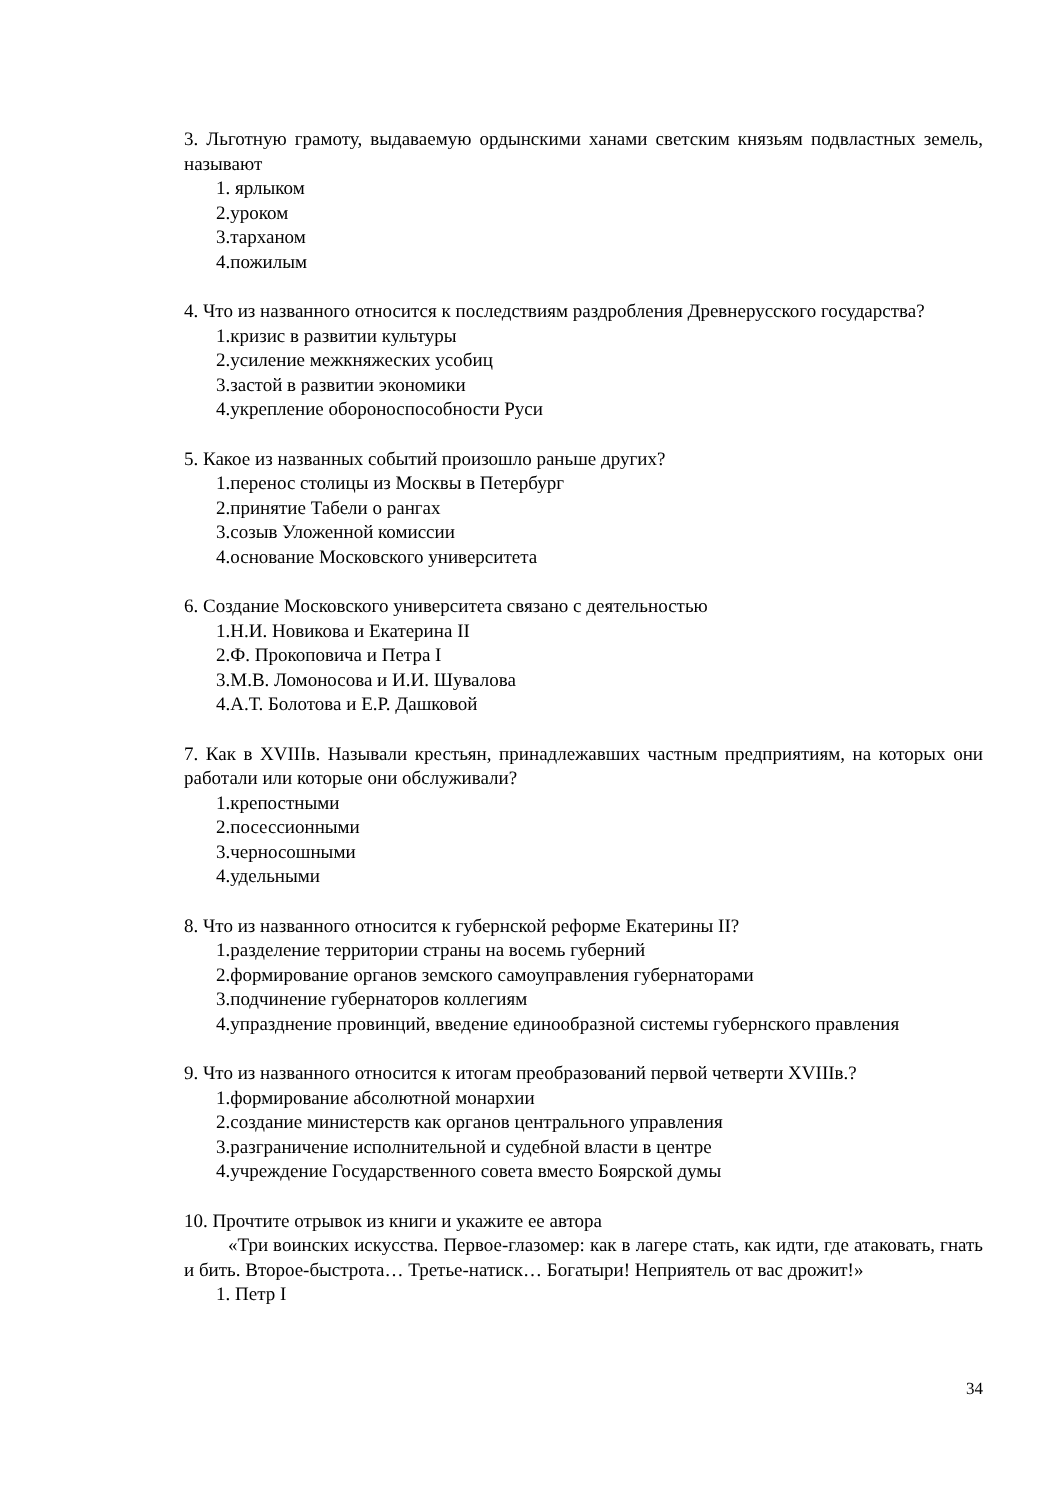3. Льготную грамоту, выдаваемую ордынскими ханами светским князьям подвластных земель, называют
1. ярлыком
2.уроком
3.тарханом
4.пожилым
4. Что из названного относится к последствиям раздробления Древнерусского государства?
1.кризис в развитии культуры
2.усиление межкняжеских усобиц
3.застой в развитии экономики
4.укрепление обороноспособности Руси
5. Какое из названных событий произошло раньше других?
1.перенос столицы из Москвы в Петербург
2.принятие Табели о рангах
3.созыв Уложенной комиссии
4.основание Московского университета
6. Создание Московского университета связано с деятельностью
1.Н.И. Новикова и Екатерина II
2.Ф. Прокоповича и Петра I
3.М.В. Ломоносова и И.И. Шувалова
4.А.Т. Болотова и Е.Р. Дашковой
7. Как в XVIIIв. Называли крестьян, принадлежавших частным предприятиям, на которых они работали или которые они обслуживали?
1.крепостными
2.посессионными
3.черносошными
4.удельными
8. Что из названного относится к губернской реформе Екатерины II?
1.разделение территории страны на восемь губерний
2.формирование органов земского самоуправления губернаторами
3.подчинение губернаторов коллегиям
4.упразднение провинций, введение единообразной системы губернского правления
9. Что из названного относится к итогам преобразований первой четверти XVIIIв.?
1.формирование абсолютной монархии
2.создание министерств как органов центрального управления
3.разграничение исполнительной и судебной власти в центре
4.учреждение Государственного совета вместо Боярской думы
10. Прочтите отрывок из книги и укажите ее автора
«Три воинских искусства. Первое-глазомер: как в лагере стать, как идти, где атаковать, гнать и бить. Второе-быстрота… Третье-натиск… Богатыри! Неприятель от вас дрожит!»
1. Петр I
34